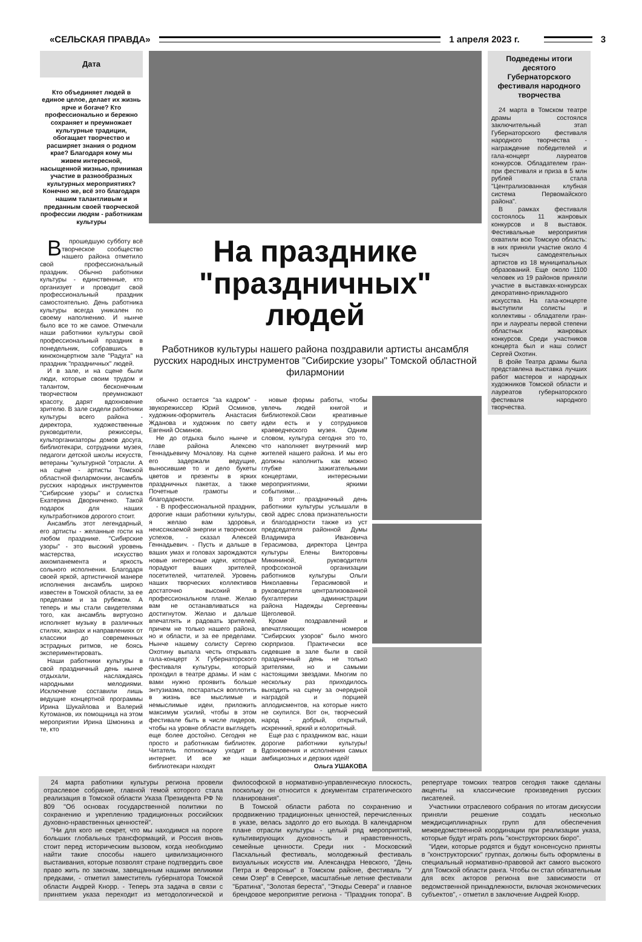«СЕЛЬСКАЯ ПРАВДА» 1 апреля 2023 г. 3
Дата
Кто объединяет людей в единое целое, делает их жизнь ярче и богаче? Кто профессионально и бережно сохраняет и преумножает культурные традиции, обогащает творчество и расширяет знания о родном крае? Благодаря кому мы живем интересной, насыщенной жизнью, принимая участие в разнообразных культурных мероприятиях? Конечно же, всё это благодаря нашим талантливым и преданным своей творческой профессии людям - работникам культуры
В прошедшую субботу всё творческое сообщество нашего района отметило свой профессиональный праздник. Обычно работники культуры - единственные, кто организует и проводит свой профессиональный праздник самостоятельно. День работника культуры всегда уникален по своему наполнению. И нынче было все то же самое. Отмечали наши работники культуры свой профессиональный праздник в понедельник, собравшись в киноконцертном зале "Радуга" на праздник "праздничных" людей.
И в зале, и на сцене были люди, которые своим трудом и талантом, бесконечным творчеством преумножают красоту, дарят вдохновение зрителю. В зале сидели работники культуры всего района - директора, художественные руководители, режиссеры, культорганизаторы домов досуга, библиотекари, сотрудники музея, педагоги детской школы искусств, ветераны "культурной "отрасли. А на сцене - артисты Томской областной филармонии, ансамбль русских народных инструментов "Сибирские узоры" и солистка Екатерина Дворниченко. Такой подарок для наших культработников дорогого стоит.
Ансамбль этот легендарный, его артисты - желанные гости на любом празднике. "Сибирские узоры" - это высокий уровень мастерства, искусство аккомпанемента и яркость сольного исполнения. Благодаря своей яркой, артистичной манере исполнения ансамбль широко известен в Томской области, за ее пределами и за рубежом. А теперь и мы стали свидетелями того, как ансамбль виртуозно исполняет музыку в различных стилях, жанрах и направлениях от классики до современных эстрадных ритмов, не боясь экспериментировать.
Наши работники культуры в свой праздничный день нынче отдыхали, наслаждаясь народными мелодиями. Исключение составили лишь ведущие концертной программы Ирина Шукайлова и Валерий Кутоманов, их помощница на этом мероприятии Ирина Шмонина и те, кто
На празднике
"праздничных" людей
Работников культуры нашего района поздравили артисты ансамбля русских народных инструментов "Сибирские узоры" Томской областной филармонии
обычно остается "за кадром" - звукорежиссер Юрий Осминов, художник-оформитель Анастасия Жданова и художник по свету Евгений Осминов.
Не до отдыха было нынче и главе района Алексею Геннадьевичу Мочалову. На сцене его задержали ведущие, выносившие то и дело букеты цветов и презенты в ярких праздничных пакетах, а также Почетные грамоты и благодарности.
- В профессиональной праздник, дорогие наши работники культуры, я желаю вам здоровья, неиссякаемой энергии и творческих успехов, - сказал Алексей Геннадьевич. - Пусть и дальше в ваших умах и головах зарождаются новые интересные идеи, которые порадуют ваших зрителей, посетителей, читателей. Уровень наших творческих коллективов достаточно высокий в профессиональном плане. Желаю вам не останавливаться на достигнутом. Желаю и дальше впечатлять и радовать зрителей, причем не только нашего района, но и области, и за ее пределами. Нынче нашему солисту Сергею Охотину выпала честь открывать гала-концерт X Губернаторского фестиваля культуры, который проходил в театре драмы. И нам с вами нужно проявить больше энтузиазма, постараться воплотить в жизнь все мыслимые и немыслимые идеи, приложить максимум усилий, чтобы в этом фестивале быть в числе лидеров, чтобы на уровне области выглядеть еще более достойно. Сегодня не просто и работникам библиотек. Читатель потихоньку уходит в интернет. И все же наши библиотекари находят
новые формы работы, чтобы увлечь людей книгой и библиотекой.Свои креативные идеи есть и у сотрудников краеведческого музея. Одним словом, культура сегодня это то, что наполняет внутренний мир жителей нашего района. И мы его должны наполнить как можно глубже зажигательными концертами, интересными мероприятиями, яркими событиями…
В этот праздничный день работники культуры услышали в свой адрес слова признательности и благодарности также из уст председателя районной Думы Владимира Ивановича Герасимова, директора Центра культуры Елены Викторовны Микининой, руководителя профсоюзной организации работников культуры Ольги Николаевны Герасимовой и руководителя централизованной бухгалтерии администрации района Надежды Сергеевны Щеголевой.
Кроме поздравлений и впечатляющих номеров "Сибирских узоров" было много сюрпризов. Практически все сидевшие в зале были в свой праздничный день не только зрителями, но и самыми настоящими звездами. Многим по нескольку раз приходилось выходить на сцену за очередной наградой и порцией аплодисментов, на которые никто не скупился. Вот он, творческий народ - добрый, открытый, искренний, яркий и колоритный.
Еще раз с праздником вас, наши дорогие работники культуры! Вдохновения и исполнения самых амбициозных и дерзких идей!
Ольга УШАКОВА
Подведены итоги десятого Губернаторского фестиваля народного творчества
24 марта в Томском театре драмы состоялся заключительный этап Губернаторского фестиваля народного творчества - награждение победителей и гала-концерт лауреатов конкурсов. Обладателем гран-при фестиваля и приза в 5 млн рублей стала "Централизованная клубная система Первомайского района".
В рамках фестиваля состоялось 11 жанровых конкурсов и 8 выставок. Фестивальные мероприятия охватили всю Томскую область: в них приняли участие около 4 тысяч самодеятельных артистов из 18 муниципальных образований. Еще около 1100 человек из 19 районов приняли участие в выставках-конкурсах декоративно-прикладного искусства. На гала-концерте выступили солисты и коллективы - обладатели гран-при и лауреаты первой степени областных жанровых конкурсов. Среди участников концерта был и наш солист Сергей Охотин.
В фойе Театра драмы была представлена выставка лучших работ мастеров и народных художников Томской области и лауреатов губернаторского фестиваля народного творчества.
24 марта работники культуры региона провели отраслевое собрание, главной темой которого стала реализация в Томской области Указа Президента РФ № 809 "Об основах государственной политики по сохранению и укреплению традиционных российских духовно-нравственных ценностей".
"Ни для кого не секрет, что мы находимся на пороге больших глобальных трансформаций, и Россия вновь стоит перед историческим вызовом, когда необходимо найти такие способы нашего цивилизационного выстаивания, которые позволят стране подтвердить свое право жить по законам, завещанным нашими великими предками, - отметил заместитель губернатора Томской области Андрей Кнорр. - Теперь эта задача в связи с принятием указа переходит из методологической и философской в нормативно-управленческую плоскость, поскольку он относится к документам стратегического планирования".
В Томской области работа по сохранению и продвижению традиционных ценностей, перечисленных в указе, велась задолго до его выхода. В календарном плане отрасли культуры - целый ряд мероприятий, культивирующих духовность и нравственность, семейные ценности. Среди них - Московский Пасхальный фестиваль, молодежный фестиваль визуальных искусств им. Александра Невского, "День Петра и Февроньи" в Томском районе, фестиваль "У семи Озер" в Северске, масштабные летние фестивали "Братина", "Золотая береста", "Этюды Севера" и главное брендовое мероприятие региона - "Праздник топора". В репертуаре томских театров сегодня также сделаны акценты на классические произведения русских писателей.
Участники отраслевого собрания по итогам дискуссии приняли решение создать несколько междисциплинарных групп для обеспечения межведомственной координации при реализации указа, которые будут играть роль "конструкторских бюро".
"Идеи, которые родятся и будут консенсусно приняты в "конструкторских" группах, должны быть оформлены в специальный нормативно-правовой акт самого высокого для Томской области ранга. Чтобы он стал обязательным для всех акторов региона вне зависимости от ведомственной принадлежности, включая экономических субъектов", - отметил в заключение Андрей Кнорр.